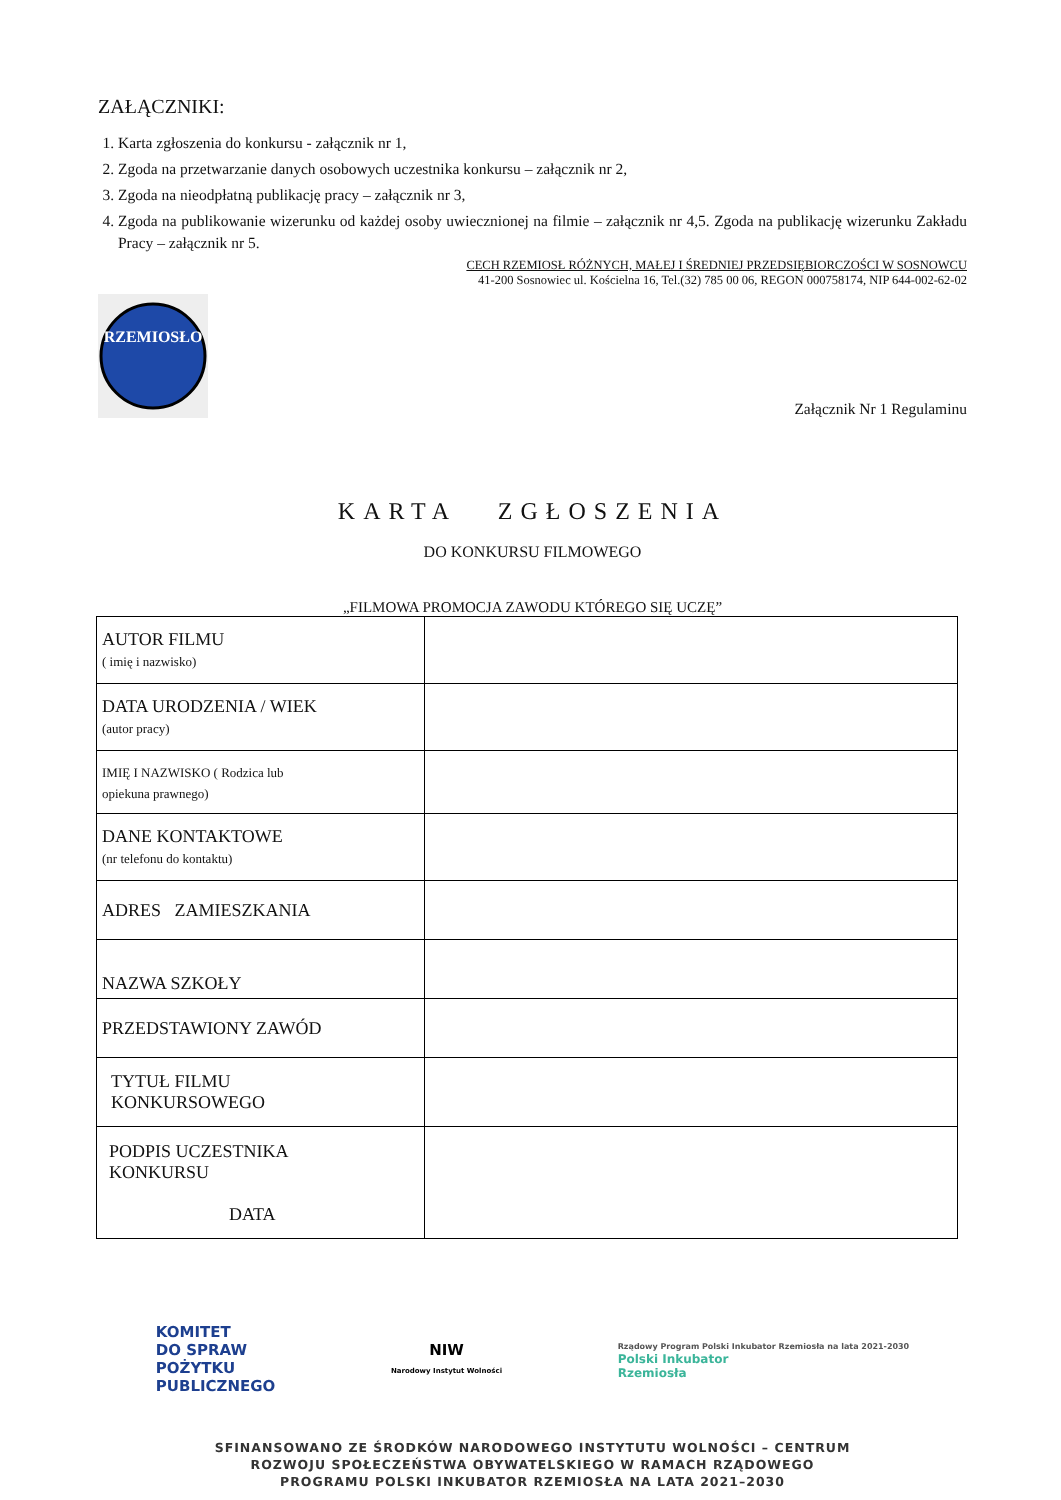ZAŁĄCZNIKI:
1. Karta zgłoszenia do konkursu - załącznik nr 1,
2. Zgoda na przetwarzanie danych osobowych uczestnika konkursu – załącznik nr 2,
3. Zgoda na nieodpłatną publikację pracy – załącznik nr 3,
4. Zgoda na publikowanie wizerunku od każdej osoby uwiecznionej na filmie – załącznik nr 4,5. Zgoda na publikację wizerunku Zakładu Pracy – załącznik nr 5.
CECH RZEMIOSŁ RÓŻNYCH, MAŁEJ I ŚREDNIEJ PRZEDSIĘBIORCZOŚCI W SOSNOWCU
41-200 Sosnowiec ul. Kościelna 16, Tel.(32) 785 00 06, REGON 000758174, NIP 644-002-62-02
RZEMIOSŁO
Załącznik Nr 1 Regulaminu
KARTA ZGŁOSZENIA
DO KONKURSU FILMOWEGO
„FILMOWA PROMOCJA ZAWODU KTÓREGO SIĘ UCZĘ”
| AUTOR FILMU ( imię i nazwisko) | |
| DATA URODZENIA / WIEK (autor pracy) | |
| IMIĘ I NAZWISKO ( Rodzica lub opiekuna prawnego) | |
| DANE KONTAKTOWE (nr telefonu do kontaktu) | |
| ADRES ZAMIESZKANIA | |
| NAZWA SZKOŁY | |
| PRZEDSTAWIONY ZAWÓD | |
| TYTUŁ FILMU KONKURSOWEGO | |
| PODPIS UCZESTNIKA KONKURSU DATA | |
KOMITET
DO SPRAW
POŻYTKU
PUBLICZNEGO
NIW
Narodowy Instytut Wolności
Rządowy Program Polski Inkubator Rzemiosła na lata 2021-2030
Polski Inkubator
Rzemiosła
SFINANSOWANO ZE ŚRODKÓW NARODOWEGO INSTYTUTU WOLNOŚCI – CENTRUM
ROZWOJU SPOŁECZEŃSTWA OBYWATELSKIEGO W RAMACH RZĄDOWEGO
PROGRAMU POLSKI INKUBATOR RZEMIOSŁA NA LATA 2021–2030